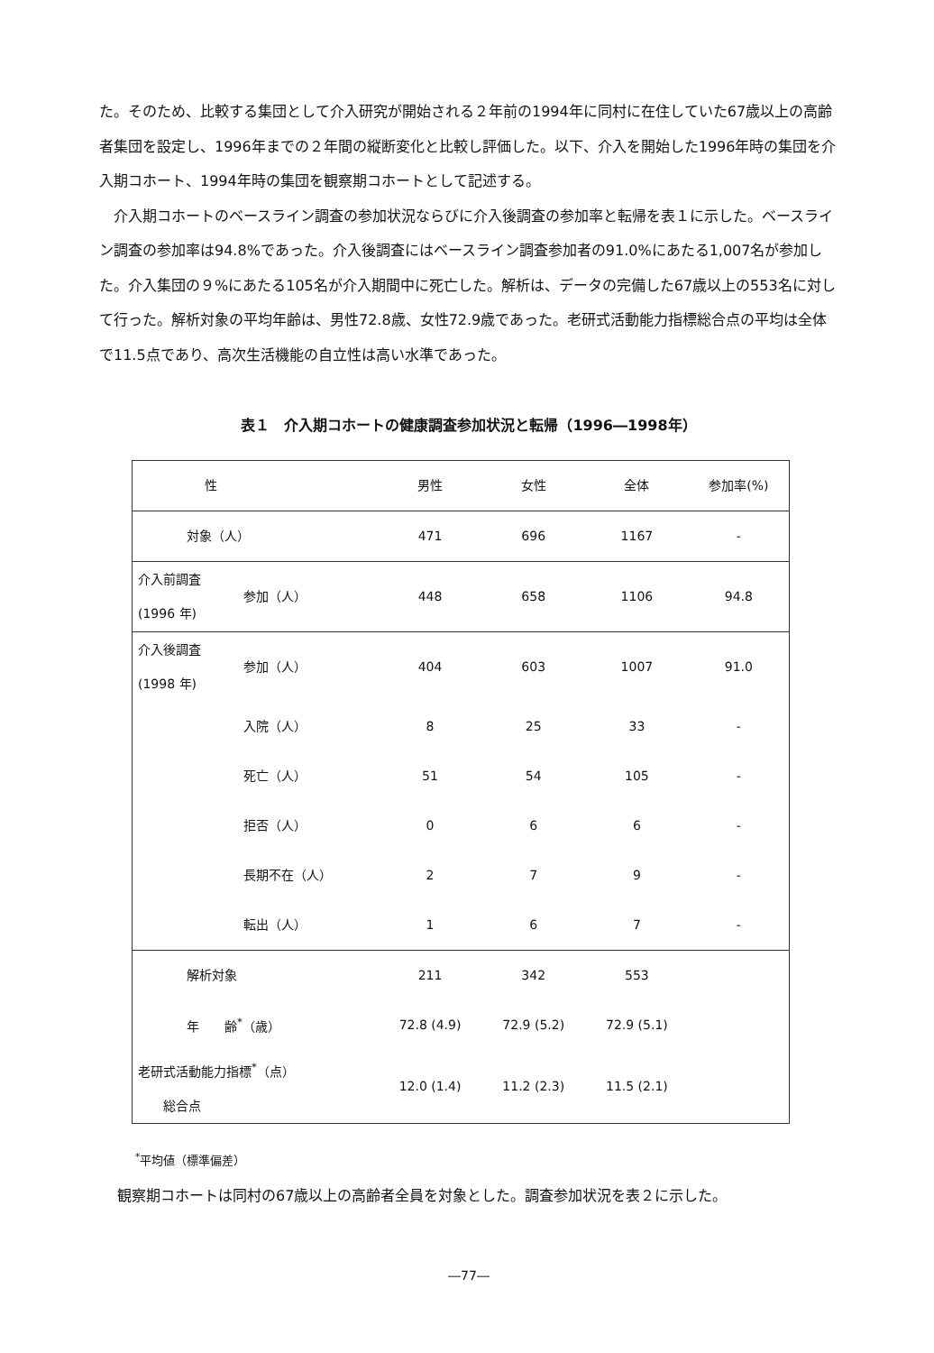た。そのため、比較する集団として介入研究が開始される２年前の1994年に同村に在住していた67歳以上の高齢者集団を設定し、1996年までの２年間の縦断変化と比較し評価した。以下、介入を開始した1996年時の集団を介入期コホート、1994年時の集団を観察期コホートとして記述する。
　介入期コホートのベースライン調査の参加状況ならびに介入後調査の参加率と転帰を表１に示した。ベースライン調査の参加率は94.8%であった。介入後調査にはベースライン調査参加者の91.0%にあたる1,007名が参加した。介入集団の９%にあたる105名が介入期間中に死亡した。解析は、データの完備した67歳以上の553名に対して行った。解析対象の平均年齢は、男性72.8歳、女性72.9歳であった。老研式活動能力指標総合点の平均は全体で11.5点であり、高次生活機能の自立性は高い水準であった。
表１　介入期コホートの健康調査参加状況と転帰（1996―1998年）
| 性 | | 男性 | 女性 | 全体 | 参加率(%) |
| 対象（人） | | 471 | 696 | 1167 | - |
| 介入前調査 (1996 年) | 参加（人） | 448 | 658 | 1106 | 94.8 |
| 介入後調査 (1998 年) | 参加（人） | 404 | 603 | 1007 | 91.0 |
| | 入院（人） | 8 | 25 | 33 | - |
| | 死亡（人） | 51 | 54 | 105 | - |
| | 拒否（人） | 0 | 6 | 6 | - |
| | 長期不在（人） | 2 | 7 | 9 | - |
| | 転出（人） | 1 | 6 | 7 | - |
| 解析対象 | | 211 | 342 | 553 | |
| 年 齢<sup>*</sup>（歳） | | 72.8 (4.9) | 72.9 (5.2) | 72.9 (5.1) | |
| 老研式活動能力指標<sup>*</sup>（点） 総合点 | | 12.0 (1.4) | 11.2 (2.3) | 11.5 (2.1) | |
<sup>*</sup> 平均値（標準偏差）
観察期コホートは同村の67歳以上の高齢者全員を対象とした。調査参加状況を表２に示した。
―77―